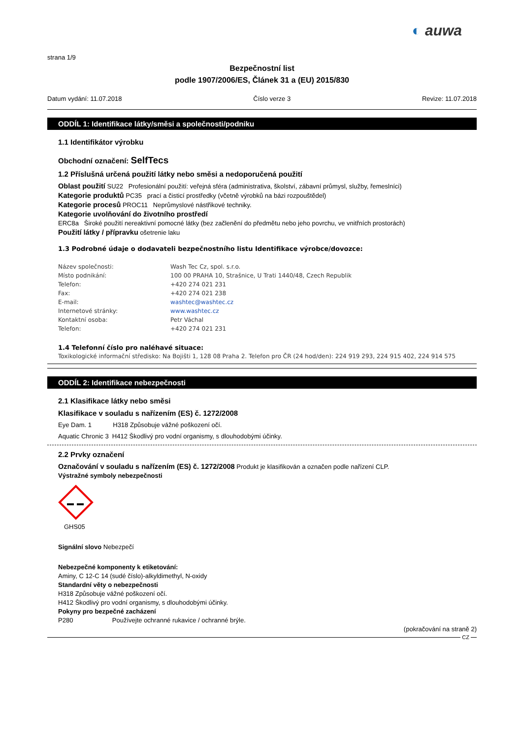◐ auwa
strana 1/9
Bezpečnostní list
podle 1907/2006/ES, Článek 31 a (EU) 2015/830
Datum vydání: 11.07.2018 Číslo verze 3 Revize: 11.07.2018
ODDÍL 1: Identifikace látky/směsi a společnosti/podniku
1.1 Identifikátor výrobku
Obchodní označení: SelfTecs
1.2 Příslušná určená použití látky nebo směsi a nedoporučená použití
Oblast použití SU22 Profesionální použití: veřejná sféra (administrativa, školství, zábavní průmysl, služby, řemeslníci)
Kategorie produktů PC35 prací a čisticí prostředky (včetně výrobků na bázi rozpouštědel)
Kategorie procesů PROC11 Neprůmyslové nástřikové techniky.
Kategorie uvolňování do životního prostředí
ERC8a Široké použití nereaktivní pomocné látky (bez začlenění do předmětu nebo jeho povrchu, ve vnitřních prostorách)
Použití látky / přípravku ošetrenie laku
1.3 Podrobné údaje o dodavateli bezpečnostního listu Identifikace výrobce/dovozce:
Název společnosti: Wash Tec Cz, spol. s.r.o. Místo podnikání: 100 00 PRAHA 10, Strašnice, U Trati 1440/48, Czech Republik Telefon: +420 274 021 231 Fax: +420 274 021 238 E-mail: washtec@washtec.cz Internetové stránky: www.washtec.cz Kontaktní osoba: Petr Váchal Telefon: +420 274 021 231
1.4 Telefonní číslo pro naléhavé situace:
Toxikologické informační středisko: Na Bojišti 1, 128 08 Praha 2. Telefon pro ČR (24 hod/den): 224 919 293, 224 915 402, 224 914 575
ODDÍL 2: Identifikace nebezpečnosti
2.1 Klasifikace látky nebo směsi
Klasifikace v souladu s nařízením (ES) č. 1272/2008
Eye Dam. 1 H318 Způsobuje vážné poškození očí.
Aquatic Chronic 3 H412 Škodlivý pro vodní organismy, s dlouhodobými účinky.
2.2 Prvky označení
Označování v souladu s nařízením (ES) č. 1272/2008 Produkt je klasifikován a označen podle nařízení CLP.
Výstražné symboly nebezpečnosti
GHS05
Signální slovo Nebezpečí
Nebezpečné komponenty k etiketování:
Aminy, C 12-C 14 (sudé číslo)-alkyldimethyl, N-oxidy
Standardní věty o nebezpečnosti
H318 Způsobuje vážné poškození očí.
H412 Škodlivý pro vodní organismy, s dlouhodobými účinky.
Pokyny pro bezpečné zacházení
P280 Používejte ochranné rukavice / ochranné brýle.
(pokračování na straně 2)
CZ